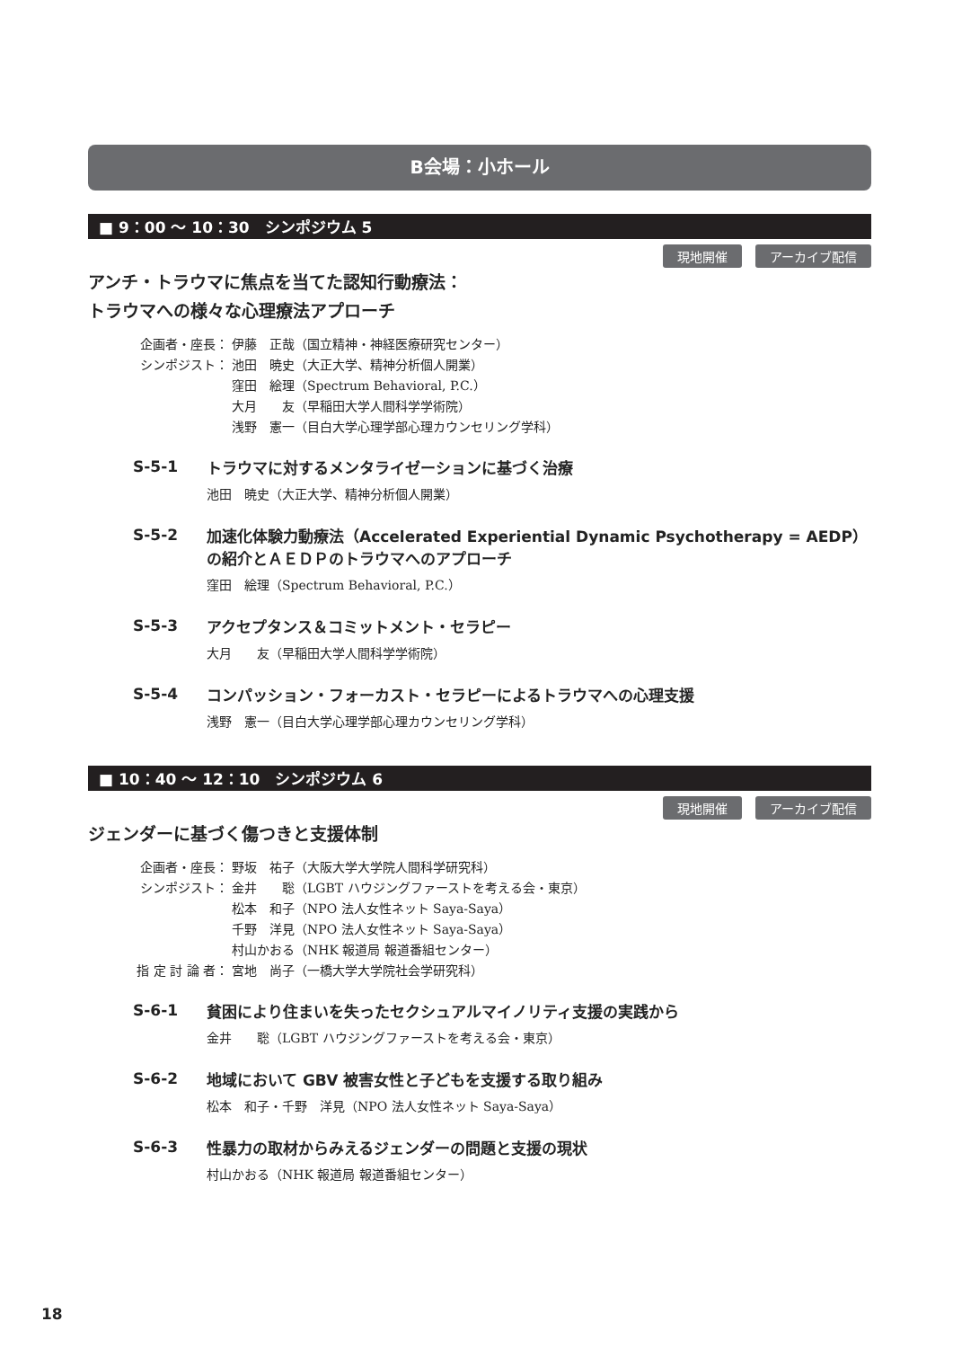B会場：小ホール
■ 9：00 ～ 10：30　シンポジウム 5
現地開催 アーカイブ配信
アンチ・トラウマに焦点を当てた認知行動療法：
トラウマへの様々な心理療法アプローチ
企画者・座長： 伊藤　正哉（国立精神・神経医療研究センター）
シンポジスト： 池田　暁史（大正大学、精神分析個人開業）
窪田　絵理（Spectrum Behavioral, P.C.）
大月　　友（早稲田大学人間科学学術院）
浅野　憲一（目白大学心理学部心理カウンセリング学科）
S-5-1
トラウマに対するメンタライゼーションに基づく治療
池田　暁史（大正大学、精神分析個人開業）
S-5-2
加速化体験力動療法（Accelerated Experiential Dynamic Psychotherapy = AEDP）の紹介とＡＥＤＰのトラウマへのアプローチ
窪田　絵理（Spectrum Behavioral, P.C.）
S-5-3
アクセプタンス＆コミットメント・セラピー
大月　　友（早稲田大学人間科学学術院）
S-5-4
コンパッション・フォーカスト・セラピーによるトラウマへの心理支援
浅野　憲一（目白大学心理学部心理カウンセリング学科）
■ 10：40 ～ 12：10　シンポジウム 6
現地開催 アーカイブ配信
ジェンダーに基づく傷つきと支援体制
企画者・座長： 野坂　祐子（大阪大学大学院人間科学研究科）
シンポジスト： 金井　　聡（LGBT ハウジングファーストを考える会・東京）
松本　和子（NPO 法人女性ネット Saya-Saya）
千野　洋見（NPO 法人女性ネット Saya-Saya）
村山かおる（NHK 報道局 報道番組センター）
指 定 討 論 者： 宮地　尚子（一橋大学大学院社会学研究科）
S-6-1
貧困により住まいを失ったセクシュアルマイノリティ支援の実践から
金井　　聡（LGBT ハウジングファーストを考える会・東京）
S-6-2
地域において GBV 被害女性と子どもを支援する取り組み
松本　和子・千野　洋見（NPO 法人女性ネット Saya-Saya）
S-6-3
性暴力の取材からみえるジェンダーの問題と支援の現状
村山かおる（NHK 報道局 報道番組センター）
18